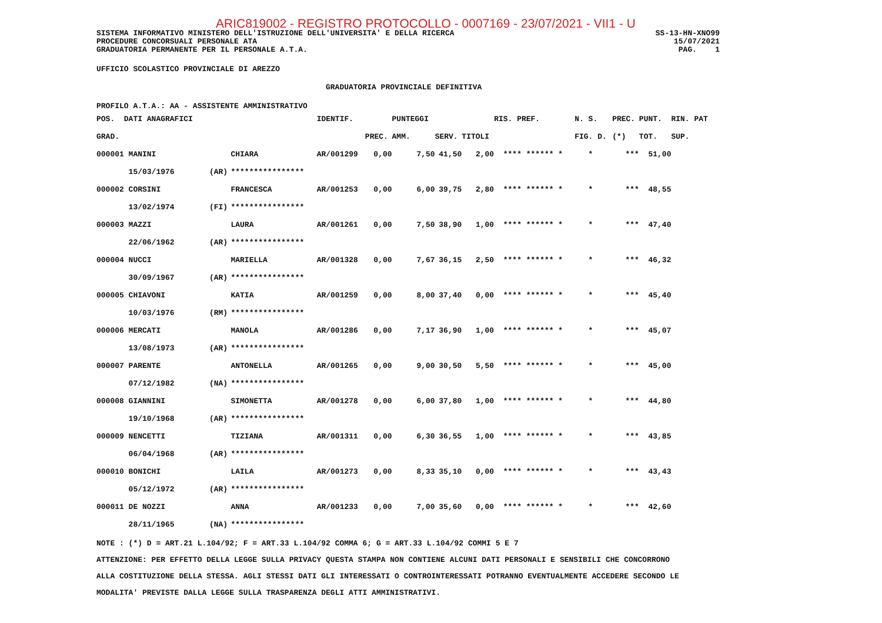ARIC819002 - REGISTRO PROTOCOLLO - 0007169 - 23/07/2021 - VII1 - U
SISTEMA INFORMATIVO MINISTERO DELL'ISTRUZIONE DELL'UNIVERSITA' E DELLA RICERCA
PROCEDURE CONCORSUALI PERSONALE ATA
GRADUATORIA PERMANENTE PER IL PERSONALE A.T.A.
SS-13-HN-XNO99
15/07/2021
PAG. 1
UFFICIO SCOLASTICO PROVINCIALE DI AREZZO
GRADUATORIA PROVINCIALE DEFINITIVA
PROFILO A.T.A.: AA - ASSISTENTE AMMINISTRATIVO
| POS. DATI ANAGRAFICI | | | IDENTIF. | | PUNTEGGI | | | RIS. PREF. | N. S. | PREC. | PUNT. RIN. PAT |
| --- | --- | --- | --- | --- | --- | --- | --- | --- | --- | --- | --- |
| GRAD. | | | | PREC. | AMM. | SERV. | TITOLI | | FIG. D. | (*) | TOT. SUP. |
| 000001 MANINI | | CHIARA | AR/001299 | 0,00 | 7,50 | 41,50 | 2,00 | **** ****** * | * | *** | 51,00 |
| 15/03/1976 | (AR) | **************** | | | | | | | | | |
| 000002 CORSINI | | FRANCESCA | AR/001253 | 0,00 | 6,00 | 39,75 | 2,80 | **** ****** * | * | *** | 48,55 |
| 13/02/1974 | (FI) | **************** | | | | | | | | | |
| 000003 MAZZI | | LAURA | AR/001261 | 0,00 | 7,50 | 38,90 | 1,00 | **** ****** * | * | *** | 47,40 |
| 22/06/1962 | (AR) | **************** | | | | | | | | | |
| 000004 NUCCI | | MARIELLA | AR/001328 | 0,00 | 7,67 | 36,15 | 2,50 | **** ****** * | * | *** | 46,32 |
| 30/09/1967 | (AR) | **************** | | | | | | | | | |
| 000005 CHIAVONI | | KATIA | AR/001259 | 0,00 | 8,00 | 37,40 | 0,00 | **** ****** * | * | *** | 45,40 |
| 10/03/1976 | (RM) | **************** | | | | | | | | | |
| 000006 MERCATI | | MANOLA | AR/001286 | 0,00 | 7,17 | 36,90 | 1,00 | **** ****** * | * | *** | 45,07 |
| 13/08/1973 | (AR) | **************** | | | | | | | | | |
| 000007 PARENTE | | ANTONELLA | AR/001265 | 0,00 | 9,00 | 30,50 | 5,50 | **** ****** * | * | *** | 45,00 |
| 07/12/1982 | (NA) | **************** | | | | | | | | | |
| 000008 GIANNINI | | SIMONETTA | AR/001278 | 0,00 | 6,00 | 37,80 | 1,00 | **** ****** * | * | *** | 44,80 |
| 19/10/1968 | (AR) | **************** | | | | | | | | | |
| 000009 NENCETTI | | TIZIANA | AR/001311 | 0,00 | 6,30 | 36,55 | 1,00 | **** ****** * | * | *** | 43,85 |
| 06/04/1968 | (AR) | **************** | | | | | | | | | |
| 000010 BONICHI | | LAILA | AR/001273 | 0,00 | 8,33 | 35,10 | 0,00 | **** ****** * | * | *** | 43,43 |
| 05/12/1972 | (AR) | **************** | | | | | | | | | |
| 000011 DE NOZZI | | ANNA | AR/001233 | 0,00 | 7,00 | 35,60 | 0,00 | **** ****** * | * | *** | 42,60 |
| 28/11/1965 | (NA) | **************** | | | | | | | | | |
NOTE : (*) D = ART.21 L.104/92; F = ART.33 L.104/92 COMMA 6; G = ART.33 L.104/92 COMMI 5 E 7
ATTENZIONE: PER EFFETTO DELLA LEGGE SULLA PRIVACY QUESTA STAMPA NON CONTIENE ALCUNI DATI PERSONALI E SENSIBILI CHE CONCORRONO
ALLA COSTITUZIONE DELLA STESSA. AGLI STESSI DATI GLI INTERESSATI O CONTROINTERESSATI POTRANNO EVENTUALMENTE ACCEDERE SECONDO LE
MODALITA' PREVISTE DALLA LEGGE SULLA TRASPARENZA DEGLI ATTI AMMINISTRATIVI.